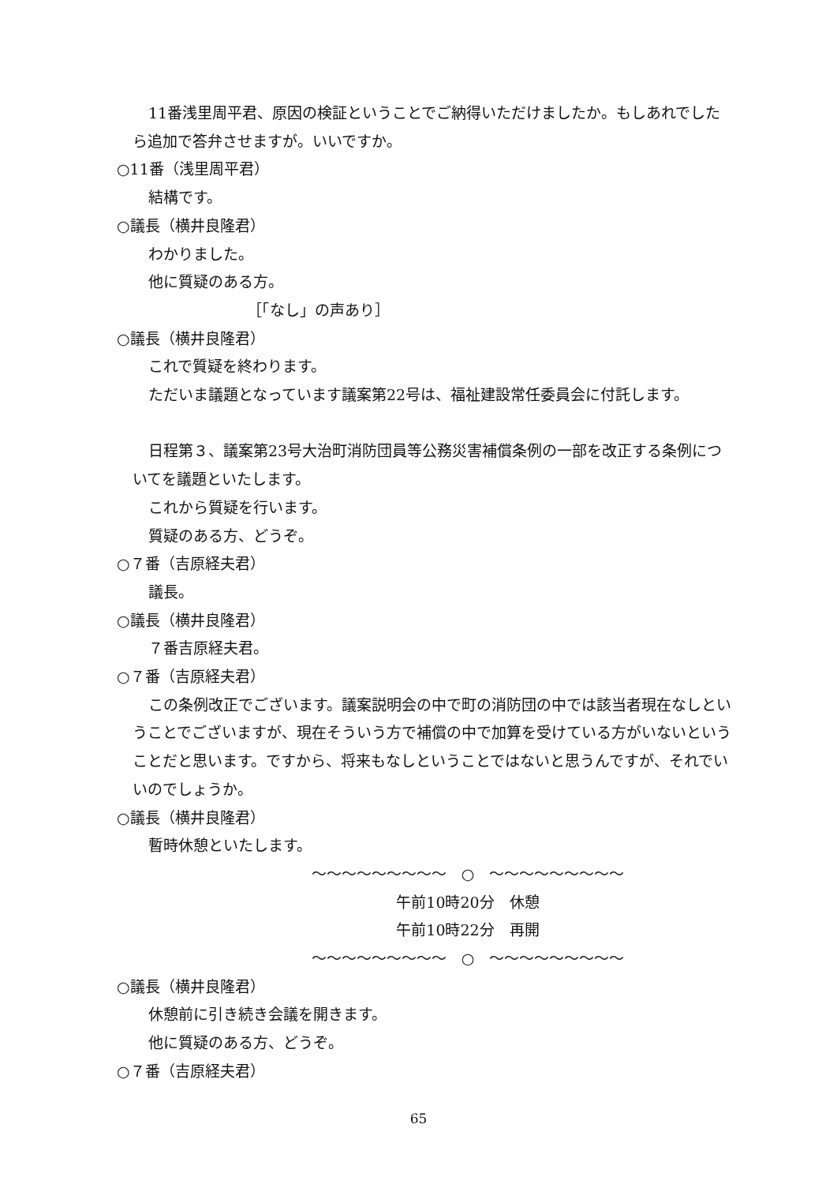11番浅里周平君、原因の検証ということでご納得いただけましたか。もしあれでしたら追加で答弁させますが。いいですか。
○11番（浅里周平君）
結構です。
○議長（横井良隆君）
わかりました。
他に質疑のある方。
［「なし」の声あり］
○議長（横井良隆君）
これで質疑を終わります。
ただいま議題となっています議案第22号は、福祉建設常任委員会に付託します。
日程第３、議案第23号大治町消防団員等公務災害補償条例の一部を改正する条例についてを議題といたします。
これから質疑を行います。
質疑のある方、どうぞ。
○７番（吉原経夫君）
議長。
○議長（横井良隆君）
７番吉原経夫君。
○７番（吉原経夫君）
この条例改正でございます。議案説明会の中で町の消防団の中では該当者現在なしということでございますが、現在そういう方で補償の中で加算を受けている方がいないということだと思います。ですから、将来もなしということではないと思うんですが、それでいいのでしょうか。
○議長（横井良隆君）
暫時休憩といたします。
～～～～～～～～～　○　～～～～～～～～～
午前10時20分　休憩
午前10時22分　再開
～～～～～～～～～　○　～～～～～～～～～
○議長（横井良隆君）
休憩前に引き続き会議を開きます。
他に質疑のある方、どうぞ。
○７番（吉原経夫君）
65